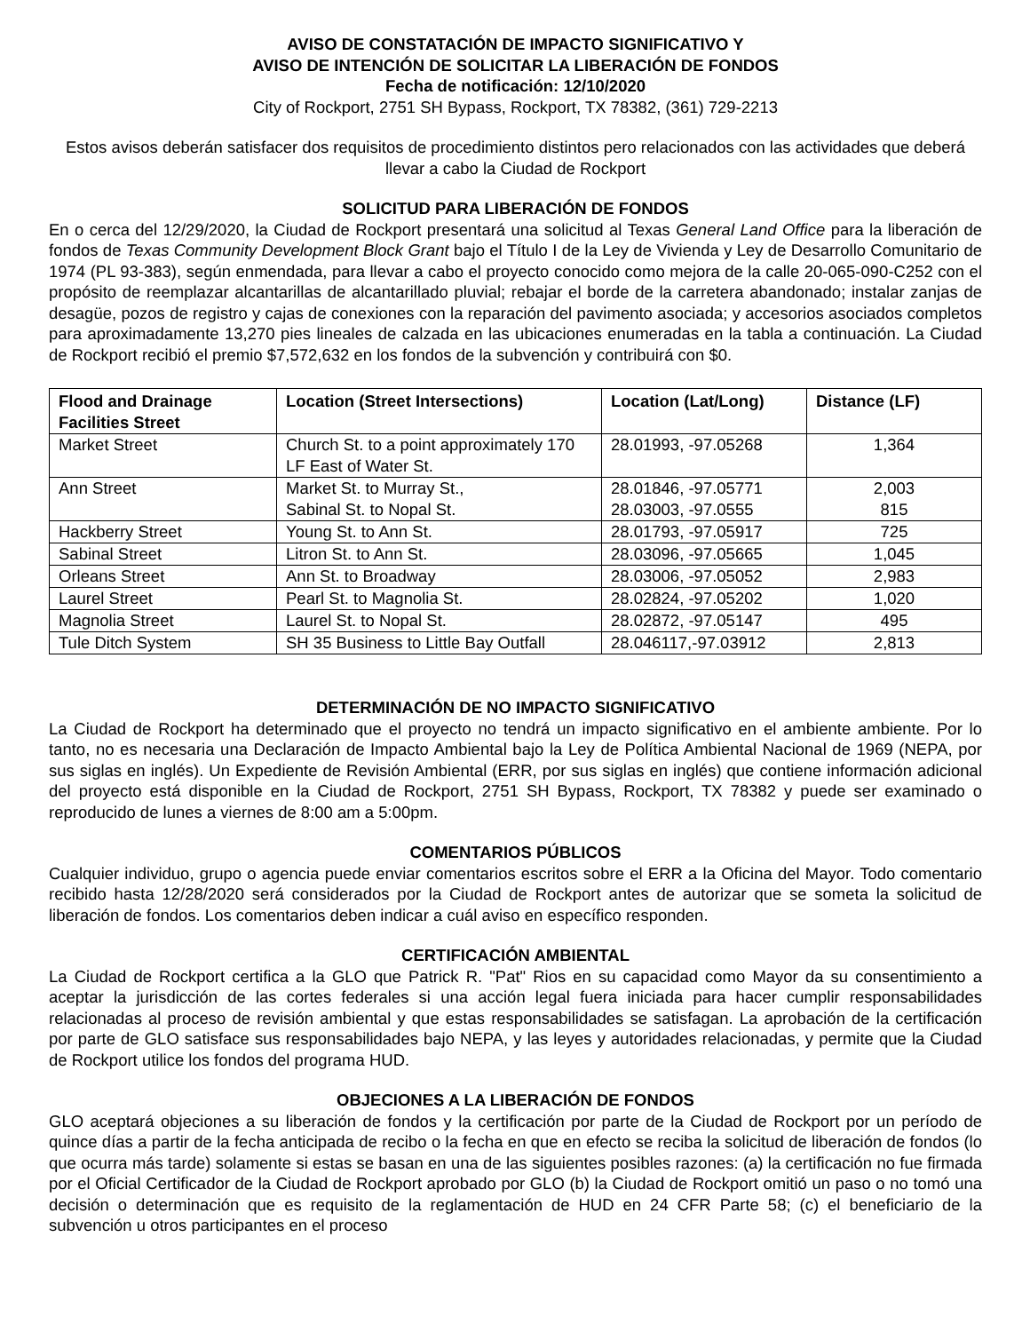AVISO DE CONSTATACIÓN DE IMPACTO SIGNIFICATIVO Y
AVISO DE INTENCIÓN DE SOLICITAR LA LIBERACIÓN DE FONDOS
Fecha de notificación: 12/10/2020
City of Rockport, 2751 SH Bypass, Rockport, TX 78382, (361) 729-2213
Estos avisos deberán satisfacer dos requisitos de procedimiento distintos pero relacionados con las actividades que deberá llevar a cabo la Ciudad de Rockport
SOLICITUD PARA LIBERACIÓN DE FONDOS
En o cerca del 12/29/2020, la Ciudad de Rockport presentará una solicitud al Texas General Land Office para la liberación de fondos de Texas Community Development Block Grant bajo el Título I de la Ley de Vivienda y Ley de Desarrollo Comunitario de 1974 (PL 93-383), según enmendada, para llevar a cabo el proyecto conocido como mejora de la calle 20-065-090-C252 con el propósito de reemplazar alcantarillas de alcantarillado pluvial; rebajar el borde de la carretera abandonado; instalar zanjas de desagüe, pozos de registro y cajas de conexiones con la reparación del pavimento asociada; y accesorios asociados completos para aproximadamente 13,270 pies lineales de calzada en las ubicaciones enumeradas en la tabla a continuación. La Ciudad de Rockport recibió el premio $7,572,632 en los fondos de la subvención y contribuirá con $0.
| Flood and Drainage Facilities Street | Location (Street Intersections) | Location (Lat/Long) | Distance (LF) |
| --- | --- | --- | --- |
| Market Street | Church St. to a point approximately 170 LF East of Water St. | 28.01993, -97.05268 | 1,364 |
| Ann Street | Market St. to Murray St., Sabinal St. to Nopal St. | 28.01846, -97.05771 28.03003, -97.0555 | 2,003 815 |
| Hackberry Street | Young St. to Ann St. | 28.01793, -97.05917 | 725 |
| Sabinal Street | Litron St. to Ann St. | 28.03096, -97.05665 | 1,045 |
| Orleans Street | Ann St. to Broadway | 28.03006, -97.05052 | 2,983 |
| Laurel Street | Pearl St. to Magnolia St. | 28.02824, -97.05202 | 1,020 |
| Magnolia Street | Laurel St. to Nopal St. | 28.02872, -97.05147 | 495 |
| Tule Ditch System | SH 35 Business to Little Bay Outfall | 28.046117,-97.03912 | 2,813 |
DETERMINACIÓN DE NO IMPACTO SIGNIFICATIVO
La Ciudad de Rockport ha determinado que el proyecto no tendrá un impacto significativo en el ambiente ambiente. Por lo tanto, no es necesaria una Declaración de Impacto Ambiental bajo la Ley de Política Ambiental Nacional de 1969 (NEPA, por sus siglas en inglés). Un Expediente de Revisión Ambiental (ERR, por sus siglas en inglés) que contiene información adicional del proyecto está disponible en la Ciudad de Rockport, 2751 SH Bypass, Rockport, TX 78382 y puede ser examinado o reproducido de lunes a viernes de 8:00 am a 5:00pm.
COMENTARIOS PÚBLICOS
Cualquier individuo, grupo o agencia puede enviar comentarios escritos sobre el ERR a la Oficina del Mayor. Todo comentario recibido hasta 12/28/2020 será considerados por la Ciudad de Rockport antes de autorizar que se someta la solicitud de liberación de fondos. Los comentarios deben indicar a cuál aviso en específico responden.
CERTIFICACIÓN AMBIENTAL
La Ciudad de Rockport certifica a la GLO que Patrick R. "Pat" Rios en su capacidad como Mayor da su consentimiento a aceptar la jurisdicción de las cortes federales si una acción legal fuera iniciada para hacer cumplir responsabilidades relacionadas al proceso de revisión ambiental y que estas responsabilidades se satisfagan. La aprobación de la certificación por parte de GLO satisface sus responsabilidades bajo NEPA, y las leyes y autoridades relacionadas, y permite que la Ciudad de Rockport utilice los fondos del programa HUD.
OBJECIONES A LA LIBERACIÓN DE FONDOS
GLO aceptará objeciones a su liberación de fondos y la certificación por parte de la Ciudad de Rockport por un período de quince días a partir de la fecha anticipada de recibo o la fecha en que en efecto se reciba la solicitud de liberación de fondos (lo que ocurra más tarde) solamente si estas se basan en una de las siguientes posibles razones: (a) la certificación no fue firmada por el Oficial Certificador de la Ciudad de Rockport aprobado por GLO (b) la Ciudad de Rockport omitió un paso o no tomó una decisión o determinación que es requisito de la reglamentación de HUD en 24 CFR Parte 58; (c) el beneficiario de la subvención u otros participantes en el proceso